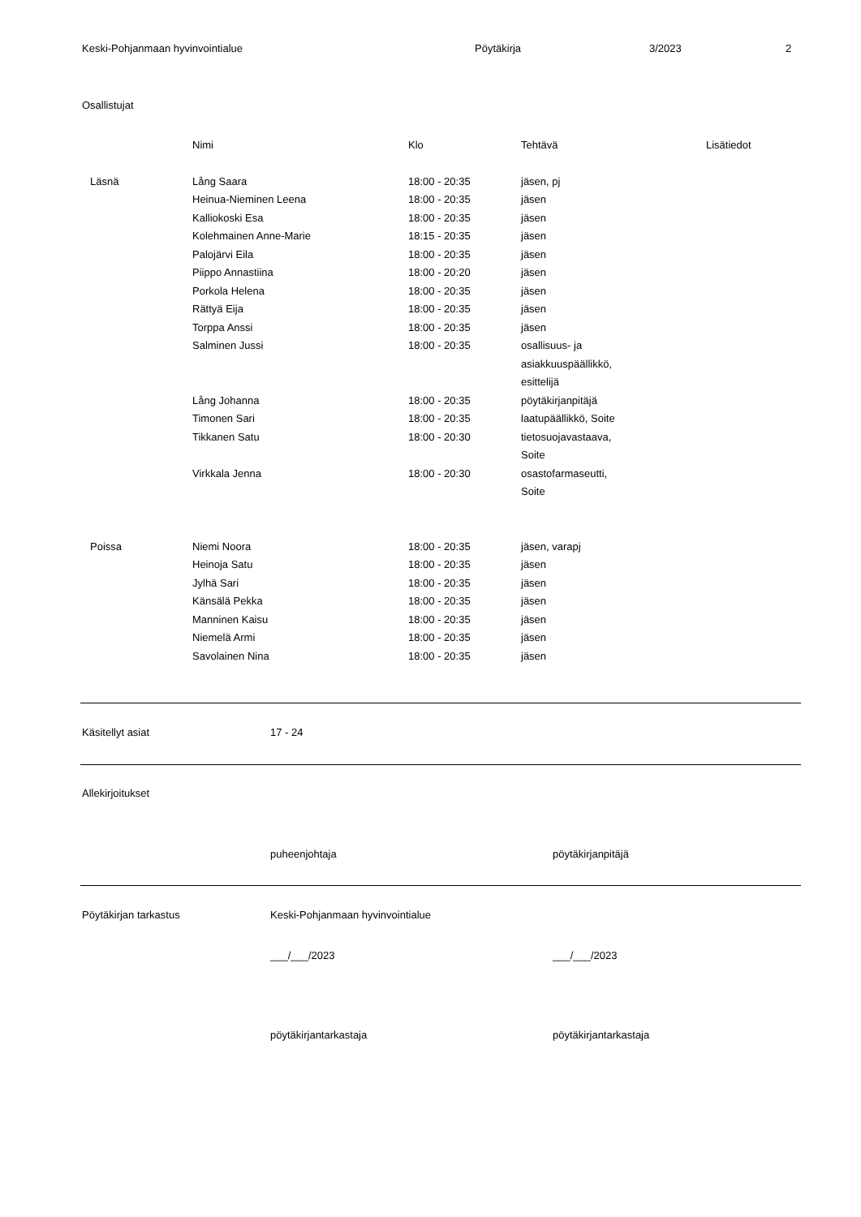Keski-Pohjanmaan hyvinvointialue Pöytäkirja 3/2023 2
Osallistujat
| | Nimi | Klo | Tehtävä | Lisätiedot |
| --- | --- | --- | --- | --- |
| Läsnä | Lång Saara | 18:00 - 20:35 | jäsen, pj | |
| | Heinua-Nieminen Leena | 18:00 - 20:35 | jäsen | |
| | Kalliokoski Esa | 18:00 - 20:35 | jäsen | |
| | Kolehmainen Anne-Marie | 18:15 - 20:35 | jäsen | |
| | Palojärvi Eila | 18:00 - 20:35 | jäsen | |
| | Piippo Annastiina | 18:00 - 20:20 | jäsen | |
| | Porkola Helena | 18:00 - 20:35 | jäsen | |
| | Rättyä Eija | 18:00 - 20:35 | jäsen | |
| | Torppa Anssi | 18:00 - 20:35 | jäsen | |
| | Salminen Jussi | 18:00 - 20:35 | osallisuus- ja asiakkuuspäällikkö, esittelijä | |
| | Lång Johanna | 18:00 - 20:35 | pöytäkirjanpitäjä | |
| | Timonen Sari | 18:00 - 20:35 | laatupäällikkö, Soite | |
| | Tikkanen Satu | 18:00 - 20:30 | tietosuojavastaava, Soite | |
| | Virkkala Jenna | 18:00 - 20:30 | osastofarmaseutti, Soite | |
| Poissa | Niemi Noora | 18:00 - 20:35 | jäsen, varapj | |
| | Heinoja Satu | 18:00 - 20:35 | jäsen | |
| | Jylhä Sari | 18:00 - 20:35 | jäsen | |
| | Känsälä Pekka | 18:00 - 20:35 | jäsen | |
| | Manninen Kaisu | 18:00 - 20:35 | jäsen | |
| | Niemelä Armi | 18:00 - 20:35 | jäsen | |
| | Savolainen Nina | 18:00 - 20:35 | jäsen | |
Käsitellyt asiat 17 - 24
Allekirjoitukset
puheenjohtaja pöytäkirjanpitäjä
Pöytäkirjan tarkastus Keski-Pohjanmaan hyvinvointialue
___/___/2023 ___/___/2023
pöytäkirjantarkastaja pöytäkirjantarkastaja